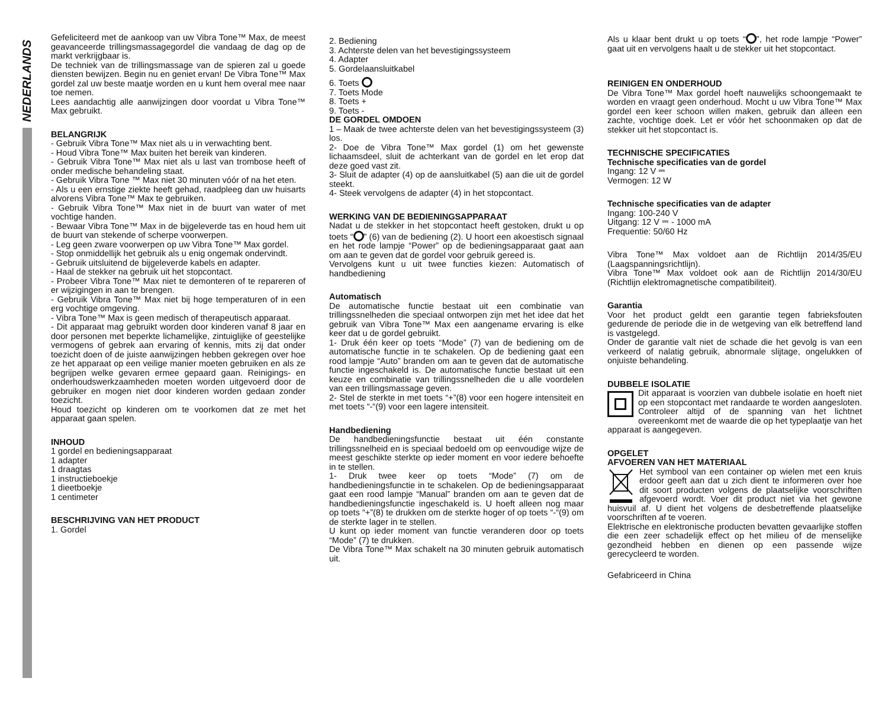NEDERLANDS
Gefeliciteerd met de aankoop van uw Vibra Tone™ Max, de meest geavanceerde trillingsmassagegordel die vandaag de dag op de markt verkrijgbaar is.
De techniek van de trillingsmassage van de spieren zal u goede diensten bewijzen. Begin nu en geniet ervan! De Vibra Tone™ Max gordel zal uw beste maatje worden en u kunt hem overal mee naar toe nemen.
Lees aandachtig alle aanwijzingen door voordat u Vibra Tone™ Max gebruikt.
BELANGRIJK
- Gebruik Vibra Tone™ Max niet als u in verwachting bent.
- Houd Vibra Tone™ Max buiten het bereik van kinderen.
- Gebruik Vibra Tone™ Max niet als u last van trombose heeft of onder medische behandeling staat.
- Gebruik Vibra Tone ™ Max niet 30 minuten vóór of na het eten.
- Als u een ernstige ziekte heeft gehad, raadpleeg dan uw huisarts alvorens Vibra Tone™ Max te gebruiken.
- Gebruik Vibra Tone™ Max niet in de buurt van water of met vochtige handen.
- Bewaar Vibra Tone™ Max in de bijgeleverde tas en houd hem uit de buurt van stekende of scherpe voorwerpen.
- Leg geen zware voorwerpen op uw Vibra Tone™ Max gordel.
- Stop onmiddellijk het gebruik als u enig ongemak ondervindt.
- Gebruik uitsluitend de bijgeleverde kabels en adapter.
- Haal de stekker na gebruik uit het stopcontact.
- Probeer Vibra Tone™ Max niet te demonteren of te repareren of er wijzigingen in aan te brengen.
- Gebruik Vibra Tone™ Max niet bij hoge temperaturen of in een erg vochtige omgeving.
- Vibra Tone™ Max is geen medisch of therapeutisch apparaat.
- Dit apparaat mag gebruikt worden door kinderen vanaf 8 jaar en door personen met beperkte lichamelijke, zintuiglijke of geestelijke vermogens of gebrek aan ervaring of kennis, mits zij dat onder toezicht doen of de juiste aanwijzingen hebben gekregen over hoe ze het apparaat op een veilige manier moeten gebruiken en als ze begrijpen welke gevaren ermee gepaard gaan. Reinigings- en onderhoudswerkzaamheden moeten worden uitgevoerd door de gebruiker en mogen niet door kinderen worden gedaan zonder toezicht.
Houd toezicht op kinderen om te voorkomen dat ze met het apparaat gaan spelen.
INHOUD
1 gordel en bedieningsapparaat
1 adapter
1 draagtas
1 instructieboekje
1 dieetboekje
1 centimeter
BESCHRIJVING VAN HET PRODUCT
1. Gordel
2. Bediening
3. Achterste delen van het bevestigingssysteem
4. Adapter
5. Gordelaansluitkabel
6. Toets
7. Toets Mode
8. Toets +
9. Toets -
DE GORDEL OMDOEN
1 – Maak de twee achterste delen van het bevestigingssysteem (3) los.
2- Doe de Vibra Tone™ Max gordel (1) om het gewenste lichaamsdeel, sluit de achterkant van de gordel en let erop dat deze goed vast zit.
3- Sluit de adapter (4) op de aansluitkabel (5) aan die uit de gordel steekt.
4- Steek vervolgens de adapter (4) in het stopcontact.
WERKING VAN DE BEDIENINGSAPPARAAT
Nadat u de stekker in het stopcontact heeft gestoken, drukt u op toets “ ” (6) van de bediening (2). U hoort een akoestisch signaal en het rode lampje “Power” op de bedieningsapparaat gaat aan om aan te geven dat de gordel voor gebruik gereed is.
Vervolgens kunt u uit twee functies kiezen: Automatisch of handbediening
Automatisch
De automatische functie bestaat uit een combinatie van trillingssnelheden die speciaal ontworpen zijn met het idee dat het gebruik van Vibra Tone™ Max een aangename ervaring is elke keer dat u de gordel gebruikt.
1- Druk één keer op toets “Mode” (7) van de bediening om de automatische functie in te schakelen. Op de bediening gaat een rood lampje “Auto” branden om aan te geven dat de automatische functie ingeschakeld is. De automatische functie bestaat uit een keuze en combinatie van trillingssnelheden die u alle voordelen van een trillingsmassage geven.
2- Stel de sterkte in met toets “+”(8) voor een hogere intensiteit en met toets “-“(9) voor een lagere intensiteit.
Handbediening
De handbedieningsfunctie bestaat uit één constante trillingssnelheid en is speciaal bedoeld om op eenvoudige wijze de meest geschikte sterkte op ieder moment en voor iedere behoefte in te stellen.
1- Druk twee keer op toets “Mode” (7) om de handbedieningsfunctie in te schakelen. Op de bedieningsapparaat gaat een rood lampje “Manual” branden om aan te geven dat de handbedieningsfunctie ingeschakeld is. U hoeft alleen nog maar op toets “+”(8) te drukken om de sterkte hoger of op toets “-“(9) om de sterkte lager in te stellen.
U kunt op ieder moment van functie veranderen door op toets “Mode” (7) te drukken.
De Vibra Tone™ Max schakelt na 30 minuten gebruik automatisch uit.
Als u klaar bent drukt u op toets “ ”, het rode lampje “Power” gaat uit en vervolgens haalt u de stekker uit het stopcontact.
REINIGEN EN ONDERHOUD
De Vibra Tone™ Max gordel hoeft nauwelijks schoongemaakt te worden en vraagt geen onderhoud. Mocht u uw Vibra Tone™ Max gordel een keer schoon willen maken, gebruik dan alleen een zachte, vochtige doek. Let er vóór het schoonmaken op dat de stekker uit het stopcontact is.
TECHNISCHE SPECIFICATIES
Technische specificaties van de gordel
Ingang: 12 V ⎓
Vermogen: 12 W
Technische specificaties van de adapter
Ingang: 100-240 V
Uitgang: 12 V ⎓ - 1000 mA
Frequentie: 50/60 Hz
Vibra Tone™ Max voldoet aan de Richtlijn 2014/35/EU (Laagspanningsrichtlijn).
Vibra Tone™ Max voldoet ook aan de Richtlijn 2014/30/EU (Richtlijn elektromagnetische compatibiliteit).
Garantia
Voor het product geldt een garantie tegen fabrieksfouten gedurende de periode die in de wetgeving van elk betreffend land is vastgelegd.
Onder de garantie valt niet de schade die het gevolg is van een verkeerd of nalatig gebruik, abnormale slijtage, ongelukken of onjuiste behandeling.
DUBBELE ISOLATIE
Dit apparaat is voorzien van dubbele isolatie en hoeft niet op een stopcontact met randaarde te worden aangesloten. Controleer altijd of de spanning van het lichtnet overeenkomt met de waarde die op het typeplaatje van het apparaat is aangegeven.
OPGELET
AFVOEREN VAN HET MATERIAAL
Het symbool van een container op wielen met een kruis erdoor geeft aan dat u zich dient te informeren over hoe dit soort producten volgens de plaatselijke voorschriften afgevoerd wordt. Voer dit product niet via het gewone huisvuil af. U dient het volgens de desbetreffende plaatselijke voorschriften af te voeren.
Elektrische en elektronische producten bevatten gevaarlijke stoffen die een zeer schadelijk effect op het milieu of de menselijke gezondheid hebben en dienen op een passende wijze gerecycleerd te worden.
Gefabriceerd in China